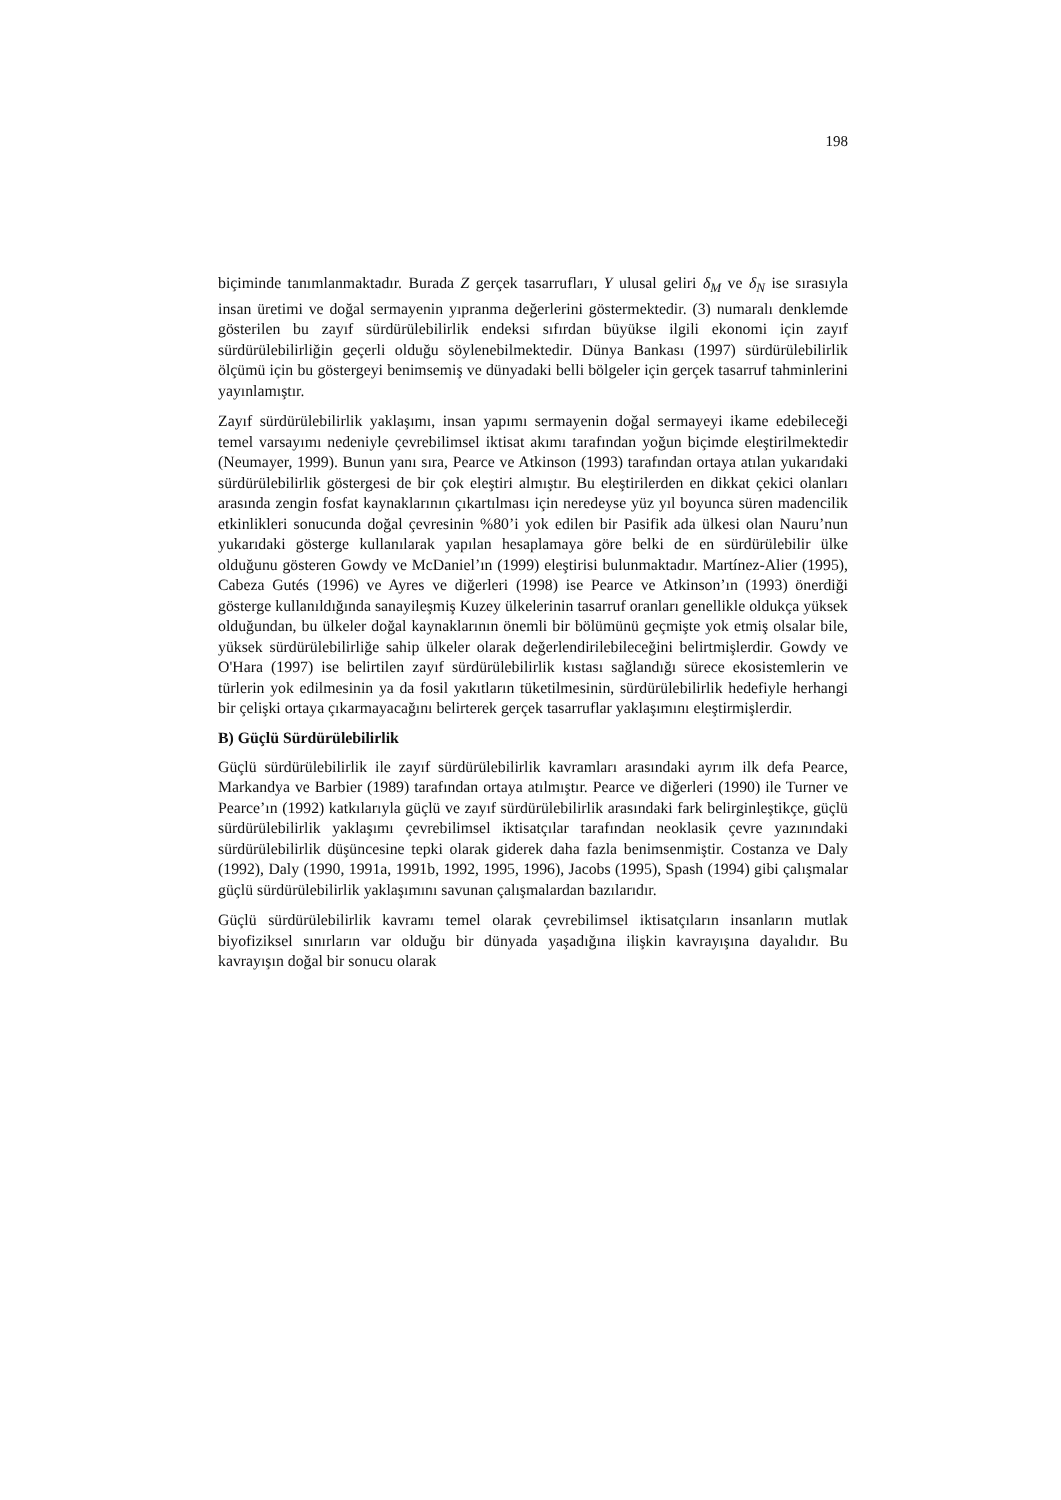198
biçiminde tanımlanmaktadır. Burada Z gerçek tasarrufları, Y ulusal geliri δ<sub>M</sub> ve δ<sub>N</sub> ise sırasıyla insan üretimi ve doğal sermayenin yıpranma değerlerini göstermektedir. (3) numaralı denklemde gösterilen bu zayıf sürdürülebilirlik endeksi sıfırdan büyükse ilgili ekonomi için zayıf sürdürülebilirliğin geçerli olduğu söylenebilmektedir. Dünya Bankası (1997) sürdürülebilirlik ölçümü için bu göstergeyi benimsemiş ve dünyadaki belli bölgeler için gerçek tasarruf tahminlerini yayınlamıştır.
Zayıf sürdürülebilirlik yaklaşımı, insan yapımı sermayenin doğal sermayeyi ikame edebileceği temel varsayımı nedeniyle çevrebilimsel iktisat akımı tarafından yoğun biçimde eleştirilmektedir (Neumayer, 1999). Bunun yanı sıra, Pearce ve Atkinson (1993) tarafından ortaya atılan yukarıdaki sürdürülebilirlik göstergesi de bir çok eleştiri almıştır. Bu eleştirilerden en dikkat çekici olanları arasında zengin fosfat kaynaklarının çıkartılması için neredeyse yüz yıl boyunca süren madencilik etkinlikleri sonucunda doğal çevresinin %80’i yok edilen bir Pasifik ada ülkesi olan Nauru’nun yukarıdaki gösterge kullanılarak yapılan hesaplamaya göre belki de en sürdürülebilir ülke olduğunu gösteren Gowdy ve McDaniel’ın (1999) eleştirisi bulunmaktadır. Martínez-Alier (1995), Cabeza Gutés (1996) ve Ayres ve diğerleri (1998) ise Pearce ve Atkinson’ın (1993) önerdiği gösterge kullanıldığında sanayileşmiş Kuzey ülkelerinin tasarruf oranları genellikle oldukça yüksek olduğundan, bu ülkeler doğal kaynaklarının önemli bir bölümünü geçmişte yok etmiş olsalar bile, yüksek sürdürülebilirliğe sahip ülkeler olarak değerlendirilebileceğini belirtmişlerdir. Gowdy ve O'Hara (1997) ise belirtilen zayıf sürdürülebilirlik kıstası sağlandığı sürece ekosistemlerin ve türlerin yok edilmesinin ya da fosil yakıtların tüketilmesinin, sürdürülebilirlik hedefiyle herhangi bir çelişki ortaya çıkarmayacağını belirterek gerçek tasarruflar yaklaşımını eleştirmişlerdir.
B) Güçlü Sürdürülebilirlik
Güçlü sürdürülebilirlik ile zayıf sürdürülebilirlik kavramları arasındaki ayrım ilk defa Pearce, Markandya ve Barbier (1989) tarafından ortaya atılmıştır. Pearce ve diğerleri (1990) ile Turner ve Pearce’ın (1992) katkılarıyla güçlü ve zayıf sürdürülebilirlik arasındaki fark belirginleştikçe, güçlü sürdürülebilirlik yaklaşımı çevrebilimsel iktisatçılar tarafından neoklasik çevre yazınındaki sürdürülebilirlik düşüncesine tepki olarak giderek daha fazla benimsenmiştir. Costanza ve Daly (1992), Daly (1990, 1991a, 1991b, 1992, 1995, 1996), Jacobs (1995), Spash (1994) gibi çalışmalar güçlü sürdürülebilirlik yaklaşımını savunan çalışmalardan bazılarıdır.
Güçlü sürdürülebilirlik kavramı temel olarak çevrebilimsel iktisatçıların insanların mutlak biyofiziksel sınırların var olduğu bir dünyada yaşadığına ilişkin kavrayışına dayalıdır. Bu kavrayışın doğal bir sonucu olarak